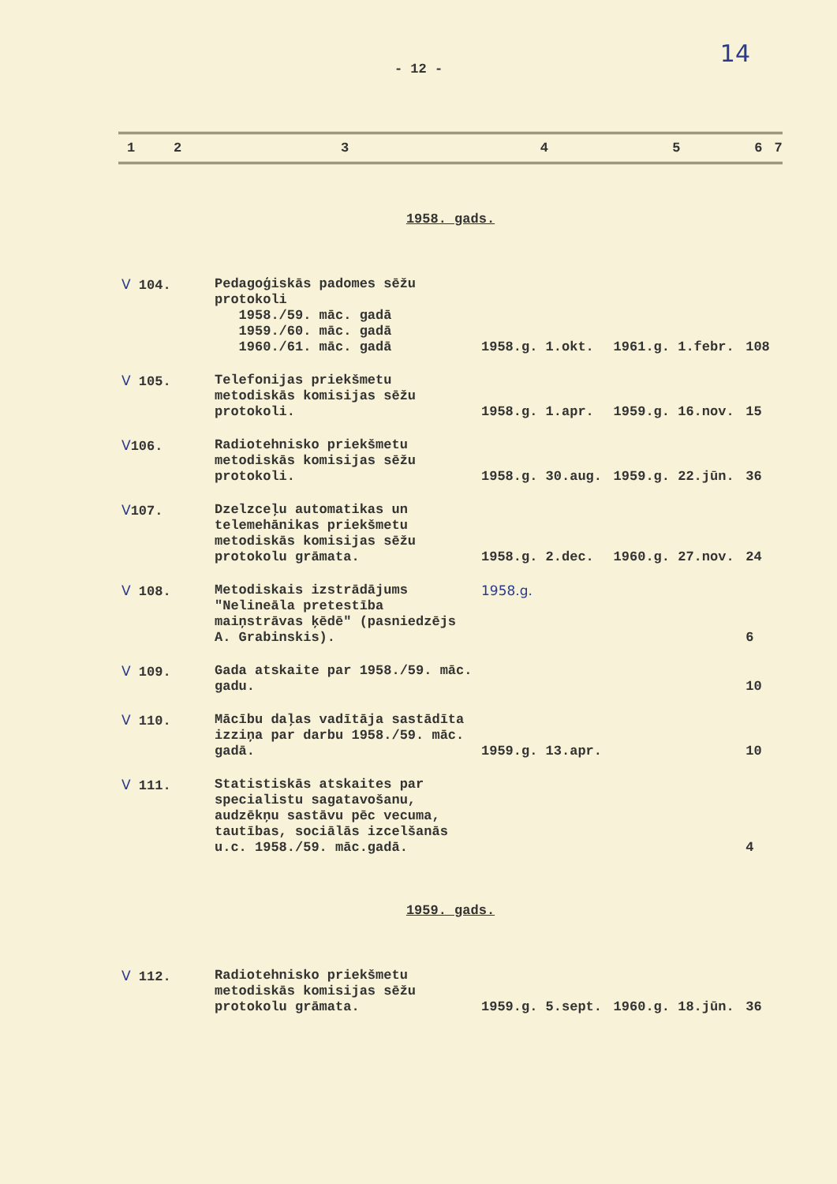14
- 12 -
| 1 | 2 | 3 | 4 | 5 | 6 | 7 |
| --- | --- | --- | --- | --- | --- | --- |
| 1958. gads. | | | | | | |
| V 104. | | Pedagoģiskās padomes sēžu protokoli 1958./59. māc. gadā 1959./60. māc. gadā 1960./61. māc. gadā | 1958.g. 1.okt. | 1961.g. 1.febr. | 108 | |
| V 105. | | Telefonijas priekšmetu metodiskās komisijas sēžu protokoli. | 1958.g. 1.apr. | 1959.g. 16.nov. | 15 | |
| V 106. | | Radiotehnisko priekšmetu metodiskās komisijas sēžu protokoli. | 1958.g. 30.aug. | 1959.g. 22.jūn. | 36 | |
| V 107. | | Dzelzceļu automatikas un telemehānikas priekšmetu metodiskās komisijas sēžu protokolu grāmata. | 1958.g. 2.dec. | 1960.g. 27.nov. | 24 | |
| V 108. | | Metodiskais izstrādājums "Nelineāla pretestība maiņstrāvas ķēdē" (pasniedzējs A. Grabinskis). | 1958.g. | | 6 | |
| V 109. | | Gada atskaite par 1958./59. māc. gadu. | | | 10 | |
| V 110. | | Mācību daļas vadītāja sastādīta izziņa par darbu 1958./59. māc. gadā. | 1959.g. 13.apr. | | 10 | |
| V 111. | | Statistiskās atskaites par specialistu sagatavošanu, audzēkņu sastāvu pēc vecuma, tautības, sociālās izcelšanās u.c. 1958./59. māc.gadā. | | | 4 | |
| 1959. gads. | | | | | | |
| V 112. | | Radiotehnisko priekšmetu metodiskās komisijas sēžu protokolu grāmata. | 1959.g. 5.sept. | 1960.g. 18.jūn. | 36 | |